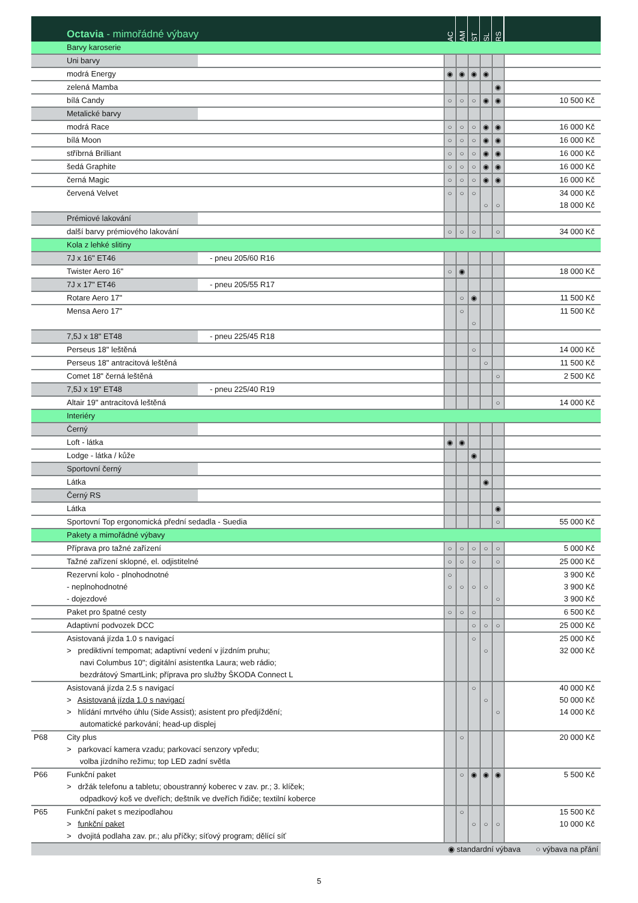| | Octavia - mimořádné výbavy | | AC | AM | ST | SL | RS | |
| --- | --- | --- | --- | --- | --- | --- | --- | --- |
| | Barvy karoserie | | | | | | | |
| | Uni barvy | | | | | | | |
| | modrá Energy | | ◉ | ◉ | ◉ | ◉ | | |
| | zelená Mamba | | | | | | ◉ | |
| | bílá Candy | | ○ | ○ | ○ | ◉ | ◉ | 10 500 Kč |
| | Metalické barvy | | | | | | | |
| | modrá Race | | ○ | ○ | ○ | ◉ | ◉ | 16 000 Kč |
| | bílá Moon | | ○ | ○ | ○ | ◉ | ◉ | 16 000 Kč |
| | stříbrná Brilliant | | ○ | ○ | ○ | ◉ | ◉ | 16 000 Kč |
| | šedá Graphite | | ○ | ○ | ○ | ◉ | ◉ | 16 000 Kč |
| | černá Magic | | ○ | ○ | ○ | ◉ | ◉ | 16 000 Kč |
| | červená Velvet | | ○ | ○ | ○ | ○ | ○ | 34 000 Kč 18 000 Kč |
| | Prémiové lakování | | | | | | | |
| | další barvy prémiového lakování | | ○ | ○ | ○ | | ○ | 34 000 Kč |
| | Kola z lehké slitiny | | | | | | | |
| | 7J x 16" ET46 | - pneu 205/60 R16 | | | | | | |
| | Twister Aero 16" | | ○ | ◉ | | | | 18 000 Kč |
| | 7J x 17" ET46 | - pneu 205/55 R17 | | | | | | |
| | Rotare Aero 17" | | | ○ | ◉ | | | 11 500 Kč |
| | Mensa Aero 17" | | | ○ | ○ | | | 11 500 Kč |
| | 7,5J x 18" ET48 | - pneu 225/45 R18 | | | | | | |
| | Perseus 18" leštěná | | | | ○ | | | 14 000 Kč |
| | Perseus 18" antracitová leštěná | | | | | ○ | | 11 500 Kč |
| | Comet 18" černá leštěná | | | | | | ○ | 2 500 Kč |
| | 7,5J x 19" ET48 | - pneu 225/40 R19 | | | | | | |
| | Altair 19" antracitová leštěná | | | | | | ○ | 14 000 Kč |
| | Interiéry | | | | | | | |
| | Černý | | | | | | | |
| | Loft - látka | | ◉ | ◉ | | | | |
| | Lodge - látka / kůže | | | | ◉ | | | |
| | Sportovní černý | | | | | | | |
| | Látka | | | | | ◉ | | |
| | Černý RS | | | | | | | |
| | Látka | | | | | | ◉ | |
| | Sportovní Top ergonomická přední sedadla - Suedia | | | | | | ○ | 55 000 Kč |
| | Pakety a mimořádné výbavy | | | | | | | |
| | Příprava pro tažné zařízení | | ○ | ○ | ○ | ○ | ○ | 5 000 Kč |
| | Tažné zařízení sklopné, el. odjistitelné | | ○ | ○ | ○ | | ○ | 25 000 Kč |
| | Rezervní kolo - plnohodnotné - neplnohodnotné - dojezdové | | ○ ○ | ○ | ○ | ○ | ○ | 3 900 Kč 3 900 Kč 3 900 Kč |
| | Paket pro špatné cesty | | ○ | ○ | ○ | | | 6 500 Kč |
| | Adaptivní podvozek DCC | | | | ○ | ○ | ○ | 25 000 Kč |
| | Asistovaná jízda 1.0 s navigací > prediktivní tempomat; adaptivní vedení v jízdním pruhu; navi Columbus 10"; digitální asistentka Laura; web rádio; bezdrátový SmartLink; příprava pro služby ŠKODA Connect L | | | | ○ | ○ | | 25 000 Kč 32 000 Kč |
| | Asistovaná jízda 2.5 s navigací > Asistovaná jízda 1.0 s navigací > hlídání mrtvého úhlu (Side Assist); asistent pro předjíždění; automatické parkování; head-up displej | | | | ○ | ○ | ○ | 40 000 Kč 50 000 Kč 14 000 Kč |
| P68 | City plus > parkovací kamera vzadu; parkovací senzory vpředu; volba jízdního režimu; top LED zadní světla | | | ○ | | | | 20 000 Kč |
| P66 | Funkční paket > držák telefonu a tabletu; oboustranný koberec v zav. pr.; 3. klíček; odpadkový koš ve dveřích; deštník ve dveřích řidiče; textilní koberce | | | ○ | ◉ | ◉ | ◉ | 5 500 Kč |
| P65 | Funkční paket s mezipodlahou > funkční paket > dvojitá podlaha zav. pr.; alu příčky; síťový program; dělící síť | | | ○ | ○ | ○ | ○ | 15 500 Kč 10 000 Kč |
| ◉ standardní výbava ○ výbava na přání | | | | | | | | |
5